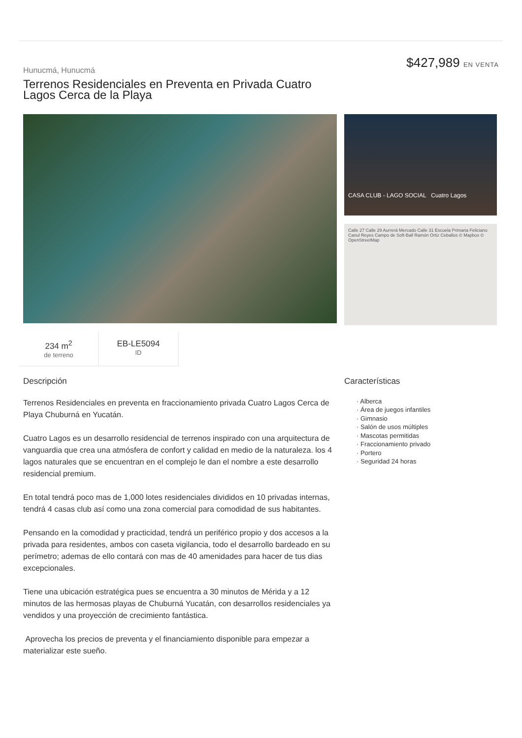Hunucmá, Hunucmá
Terrenos Residenciales en Preventa en Privada Cuatro Lagos Cerca de la Playa
$427,989 EN VENTA
CASA CLUB - LAGO SOCIAL Cuatro Lagos
Calle 27 Calle 29 Aurrerá Mercado Calle 31 Escuela Primaria Feliciano Canul Reyes Campo de Soft-Ball Ramón Ortiz Ceballos © Mapbox © OpenStreetMap
234 m<sup>2</sup>
de terreno
EB-LE5094
ID
Descripción
Terrenos Residenciales en preventa en fraccionamiento privada Cuatro Lagos Cerca de Playa Chuburná en Yucatán.
Cuatro Lagos es un desarrollo residencial de terrenos inspirado con una arquitectura de vanguardia que crea una atmósfera de confort y calidad en medio de la naturaleza. los 4 lagos naturales que se encuentran en el complejo le dan el nombre a este desarrollo residencial premium.
En total tendrá poco mas de 1,000 lotes residenciales divididos en 10 privadas internas, tendrá 4 casas club así como una zona comercial para comodidad de sus habitantes.
Pensando en la comodidad y practicidad, tendrá un periférico propio y dos accesos a la privada para residentes, ambos con caseta vigilancia, todo el desarrollo bardeado en su perímetro; ademas de ello contará con mas de 40 amenidades para hacer de tus dias excepcionales.
Tiene una ubicación estratégica pues se encuentra a 30 minutos de Mérida y a 12 minutos de las hermosas playas de Chuburná Yucatán, con desarrollos residenciales ya vendidos y una proyección de crecimiento fantástica.
Aprovecha los precios de preventa y el financiamiento disponible para empezar a materializar este sueño.
Características
· Alberca
· Área de juegos infantiles
· Gimnasio
· Salón de usos múltiples
· Mascotas permitidas
· Fraccionamiento privado
· Portero
· Seguridad 24 horas